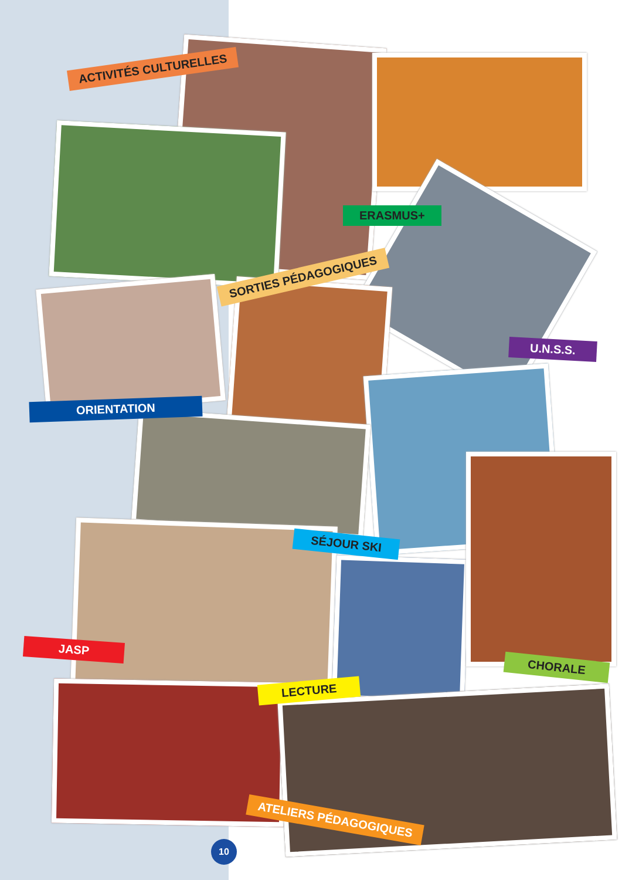ACTIVITÉS CULTURELLES
ERASMUS+
SORTIES PÉDAGOGIQUES
U.N.S.S.
ORIENTATION
SÉJOUR SKI
JASP
CHORALE
LECTURE
ATELIERS PÉDAGOGIQUES
10